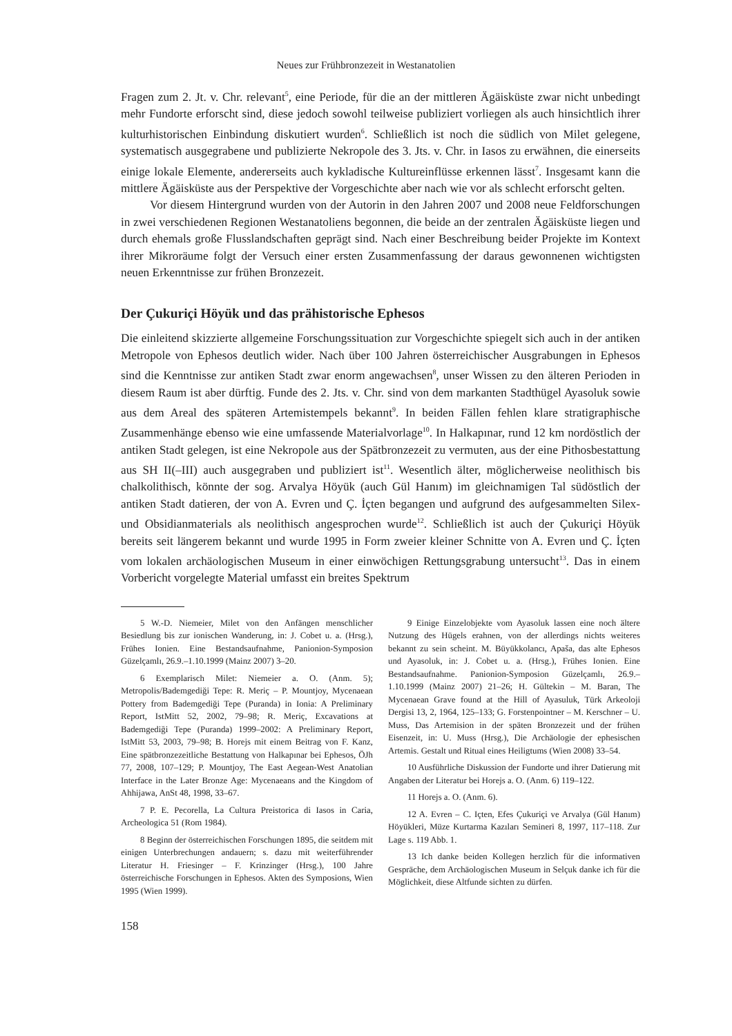Neues zur Frühbronzezeit in Westanatolien
Fragen zum 2. Jt. v. Chr. relevant<sup>5</sup>, eine Periode, für die an der mittleren Ägäisküste zwar nicht unbedingt mehr Fundorte erforscht sind, diese jedoch sowohl teilweise publiziert vorliegen als auch hinsichtlich ihrer kulturhistorischen Einbindung diskutiert wurden<sup>6</sup>. Schließlich ist noch die südlich von Milet gelegene, systematisch ausgegrabene und publizierte Nekropole des 3. Jts. v. Chr. in Iasos zu erwähnen, die einerseits einige lokale Elemente, andererseits auch kykladische Kultureinflüsse erkennen lässt<sup>7</sup>. Insgesamt kann die mittlere Ägäisküste aus der Perspektive der Vorgeschichte aber nach wie vor als schlecht erforscht gelten.
Vor diesem Hintergrund wurden von der Autorin in den Jahren 2007 und 2008 neue Feldforschungen in zwei verschiedenen Regionen Westanatoliens begonnen, die beide an der zentralen Ägäisküste liegen und durch ehemals große Flusslandschaften geprägt sind. Nach einer Beschreibung beider Projekte im Kontext ihrer Mikroräume folgt der Versuch einer ersten Zusammenfassung der daraus gewonnenen wichtigsten neuen Erkenntnisse zur frühen Bronzezeit.
Der Çukuriçi Höyük und das prähistorische Ephesos
Die einleitend skizzierte allgemeine Forschungssituation zur Vorgeschichte spiegelt sich auch in der antiken Metropole von Ephesos deutlich wider. Nach über 100 Jahren österreichischer Ausgrabungen in Ephesos sind die Kenntnisse zur antiken Stadt zwar enorm angewachsen<sup>8</sup>, unser Wissen zu den älteren Perioden in diesem Raum ist aber dürftig. Funde des 2. Jts. v. Chr. sind von dem markanten Stadthügel Ayasoluk sowie aus dem Areal des späteren Artemistempels bekannt<sup>9</sup>. In beiden Fällen fehlen klare stratigraphische Zusammenhänge ebenso wie eine umfassende Materialvorlage<sup>10</sup>. In Halkapınar, rund 12 km nordöstlich der antiken Stadt gelegen, ist eine Nekropole aus der Spätbronzezeit zu vermuten, aus der eine Pithosbestattung aus SH II(–III) auch ausgegraben und publiziert ist<sup>11</sup>. Wesentlich älter, möglicherweise neolithisch bis chalkolithisch, könnte der sog. Arvalya Höyük (auch Gül Hanım) im gleichnamigen Tal südöstlich der antiken Stadt datieren, der von A. Evren und Ç. İçten begangen und aufgrund des aufgesammelten Silex- und Obsidianmaterials als neolithisch angesprochen wurde<sup>12</sup>. Schließlich ist auch der Çukuriçi Höyük bereits seit längerem bekannt und wurde 1995 in Form zweier kleiner Schnitte von A. Evren und Ç. İçten vom lokalen archäologischen Museum in einer einwöchigen Rettungsgrabung untersucht<sup>13</sup>. Das in einem Vorbericht vorgelegte Material umfasst ein breites Spektrum
5 W.-D. Niemeier, Milet von den Anfängen menschlicher Besiedlung bis zur ionischen Wanderung, in: J. Cobet u. a. (Hrsg.), Frühes Ionien. Eine Bestandsaufnahme, Panionion-Symposion Güzelçamlı, 26.9.–1.10.1999 (Mainz 2007) 3–20.
6 Exemplarisch Milet: Niemeier a. O. (Anm. 5); Metropolis/Bademgediği Tepe: R. Meriç – P. Mountjoy, Mycenaean Pottery from Bademgediği Tepe (Puranda) in Ionia: A Preliminary Report, IstMitt 52, 2002, 79–98; R. Meriç, Excavations at Bademgediği Tepe (Puranda) 1999–2002: A Preliminary Report, IstMitt 53, 2003, 79–98; B. Horejs mit einem Beitrag von F. Kanz, Eine spätbronzezeitliche Bestattung von Halkapınar bei Ephesos, ÖJh 77, 2008, 107–129; P. Mountjoy, The East Aegean-West Anatolian Interface in the Later Bronze Age: Mycenaeans and the Kingdom of Ahhijawa, AnSt 48, 1998, 33–67.
7 P. E. Pecorella, La Cultura Preistorica di Iasos in Caria, Archeologica 51 (Rom 1984).
8 Beginn der österreichischen Forschungen 1895, die seitdem mit einigen Unterbrechungen andauern; s. dazu mit weiterführender Literatur H. Friesinger – F. Krinzinger (Hrsg.), 100 Jahre österreichische Forschungen in Ephesos. Akten des Symposions, Wien 1995 (Wien 1999).
9 Einige Einzelobjekte vom Ayasoluk lassen eine noch ältere Nutzung des Hügels erahnen, von der allerdings nichts weiteres bekannt zu sein scheint. M. Büyükkolancı, Apaša, das alte Ephesos und Ayasoluk, in: J. Cobet u. a. (Hrsg.), Frühes Ionien. Eine Bestandsaufnahme. Panionion-Symposion Güzelçamlı, 26.9.–1.10.1999 (Mainz 2007) 21–26; H. Gültekin – M. Baran, The Mycenaean Grave found at the Hill of Ayasuluk, Türk Arkeoloji Dergisi 13, 2, 1964, 125–133; G. Forstenpointner – M. Kerschner – U. Muss, Das Artemision in der späten Bronzezeit und der frühen Eisenzeit, in: U. Muss (Hrsg.), Die Archäologie der ephesischen Artemis. Gestalt und Ritual eines Heiligtums (Wien 2008) 33–54.
10 Ausführliche Diskussion der Fundorte und ihrer Datierung mit Angaben der Literatur bei Horejs a. O. (Anm. 6) 119–122.
11 Horejs a. O. (Anm. 6).
12 A. Evren – C. Içten, Efes Çukuriçi ve Arvalya (Gül Hanım) Höyükleri, Müze Kurtarma Kazıları Semineri 8, 1997, 117–118. Zur Lage s. 119 Abb. 1.
13 Ich danke beiden Kollegen herzlich für die informativen Gespräche, dem Archäologischen Museum in Selçuk danke ich für die Möglichkeit, diese Altfunde sichten zu dürfen.
158